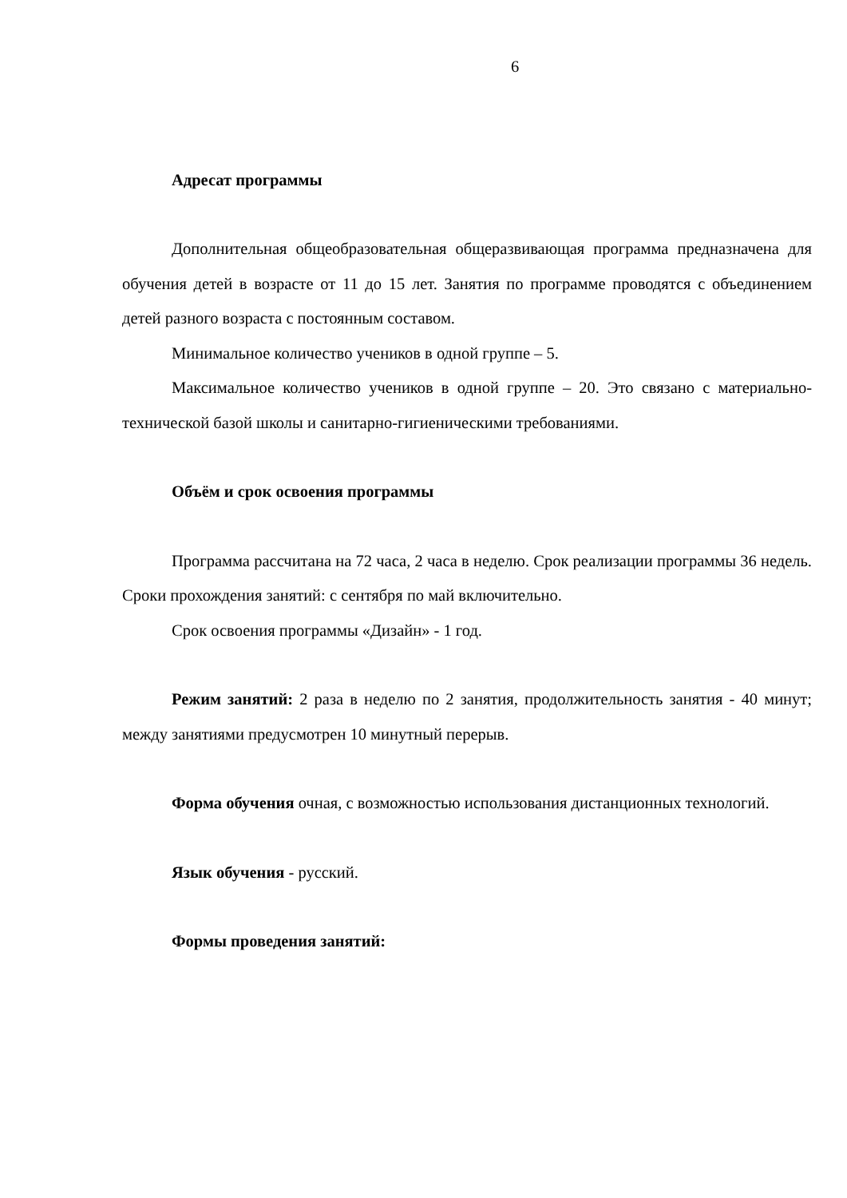6
Адресат программы
Дополнительная общеобразовательная общеразвивающая программа предназначена для обучения детей в возрасте от 11 до 15 лет. Занятия по программе проводятся с объединением детей разного возраста с постоянным составом.
Минимальное количество учеников в одной группе – 5.
Максимальное количество учеников в одной группе – 20. Это связано с материально-технической базой школы и санитарно-гигиеническими требованиями.
Объём и срок освоения программы
Программа рассчитана на 72 часа, 2 часа в неделю. Срок реализации программы 36 недель. Сроки прохождения занятий: с сентября по май включительно.
Срок освоения программы «Дизайн» - 1 год.
Режим занятий: 2 раза в неделю по 2 занятия, продолжительность занятия - 40 минут; между занятиями предусмотрен 10 минутный перерыв.
Форма обучения очная, с возможностью использования дистанционных технологий.
Язык обучения - русский.
Формы проведения занятий: